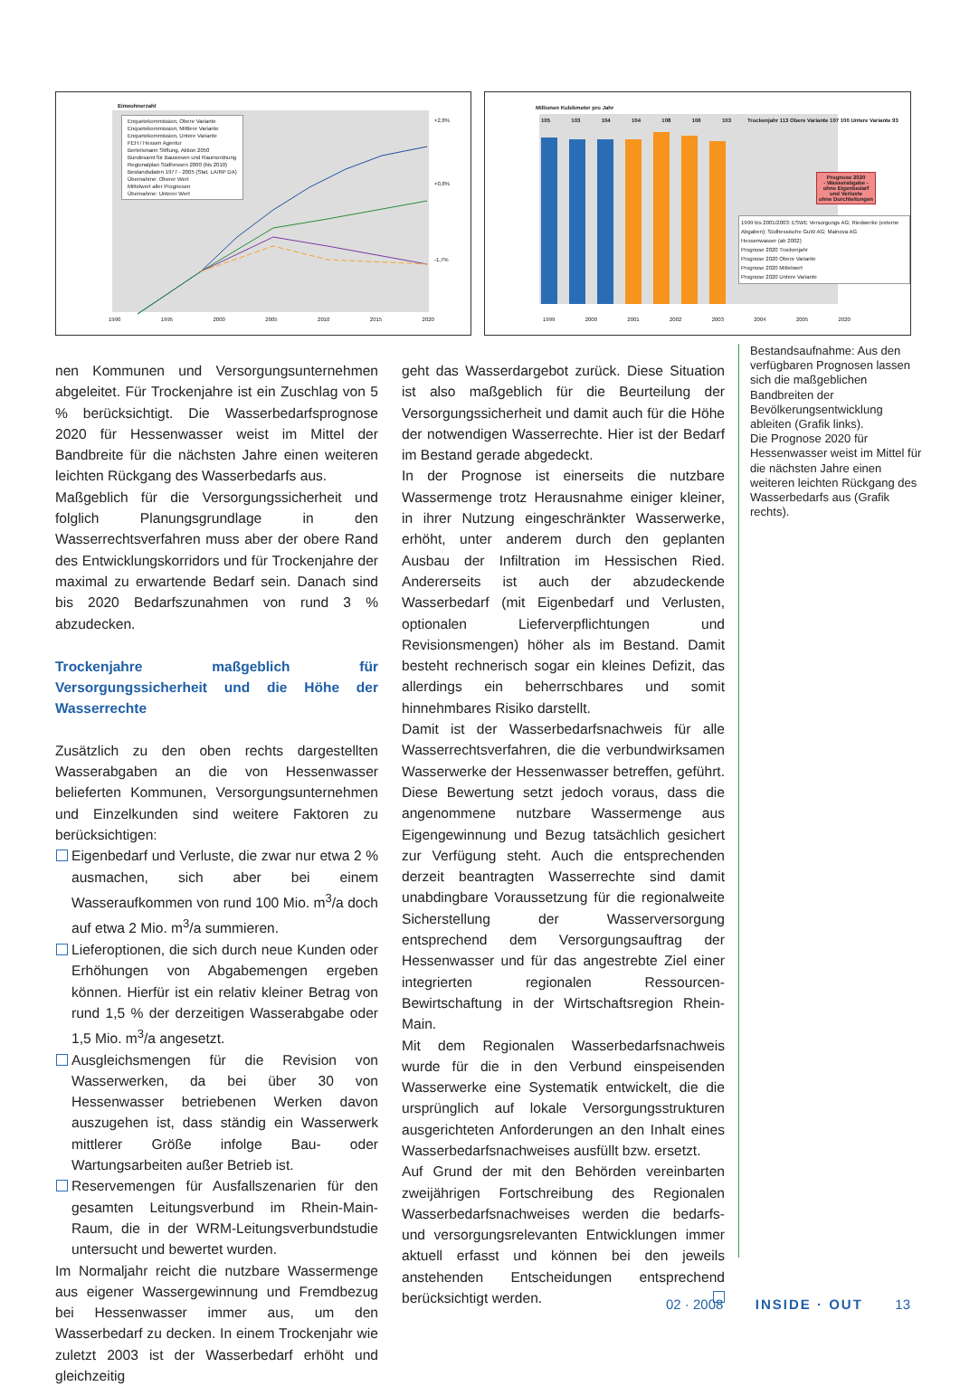Einwohnerzahl
Enquetekommission, Obere Variante
Enquetekommission, Mittlere Variante
Enquetekommission, Untere Variante
FEH / Hessen Agentur
Bertelsmann Stiftung, Aktion 2050
Bundesamt für Bauwesen und Raumordnung
Regionalplan Südhessen 2000 (bis 2010)
Bestandsdaten 1977 - 2005 (Stat. LA/RP DA)
Übernahme: Oberer Wert
Mittelwert aller Prognosen
Übernahme: Unterer Wert
+2,8%
+0,8%
-1,7%
1990 1995 2000 2005 2010 2015 2020
Millionen Kubikmeter pro Jahr
105 103 104 104 108 106 103
Trockenjahr 113 Obere Variante 107 100 Untere Variante 93
Prognose 2020
- Wasserabgabe -
ohne Eigenbedarf
und Verluste
ohne Durchleitungen
1999 bis 2001/2003: ESWE Versorgungs AG; Riedwerke (externe Abgaben); Südhessische GuW AG; Mainova AG
Hessenwasser (ab 2002)
Prognose 2020 Trockenjahr
Prognose 2020 Obere Variante
Prognose 2020 Mittelwert
Prognose 2020 Untere Variante
1999 2000 2001 2002 2003 2004 2005 2020
nen Kommunen und Versorgungsunternehmen abgeleitet. Für Trockenjahre ist ein Zuschlag von 5 % berücksichtigt. Die Wasserbedarfsprognose 2020 für Hessenwasser weist im Mittel der Bandbreite für die nächsten Jahre einen weiteren leichten Rückgang des Wasserbedarfs aus.
Maßgeblich für die Versorgungssicherheit und folglich Planungsgrundlage in den Wasserrechtsverfahren muss aber der obere Rand des Entwicklungskorridors und für Trockenjahre der maximal zu erwartende Bedarf sein. Danach sind bis 2020 Bedarfszunahmen von rund 3 % abzudecken.
Trockenjahre maßgeblich für Versorgungssicherheit und die Höhe der Wasserrechte
Zusätzlich zu den oben rechts dargestellten Wasserabgaben an die von Hessenwasser belieferten Kommunen, Versorgungsunternehmen und Einzelkunden sind weitere Faktoren zu berücksichtigen:
Eigenbedarf und Verluste, die zwar nur etwa 2 % ausmachen, sich aber bei einem Wasseraufkommen von rund 100 Mio. m<sup>3</sup>/a doch auf etwa 2 Mio. m<sup>3</sup>/a summieren.
Lieferoptionen, die sich durch neue Kunden oder Erhöhungen von Abgabemengen ergeben können. Hierfür ist ein relativ kleiner Betrag von rund 1,5 % der derzeitigen Wasserabgabe oder 1,5 Mio. m<sup>3</sup>/a angesetzt.
Ausgleichsmengen für die Revision von Wasserwerken, da bei über 30 von Hessenwasser betriebenen Werken davon auszugehen ist, dass ständig ein Wasserwerk mittlerer Größe infolge Bau- oder Wartungsarbeiten außer Betrieb ist.
Reservemengen für Ausfallszenarien für den gesamten Leitungsverbund im Rhein-Main-Raum, die in der WRM-Leitungsverbundstudie untersucht und bewertet wurden.
Im Normaljahr reicht die nutzbare Wassermenge aus eigener Wassergewinnung und Fremdbezug bei Hessenwasser immer aus, um den Wasserbedarf zu decken. In einem Trockenjahr wie zuletzt 2003 ist der Wasserbedarf erhöht und gleichzeitig
geht das Wasserdargebot zurück. Diese Situation ist also maßgeblich für die Beurteilung der Versorgungssicherheit und damit auch für die Höhe der notwendigen Wasserrechte. Hier ist der Bedarf im Bestand gerade abgedeckt.
In der Prognose ist einerseits die nutzbare Wassermenge trotz Herausnahme einiger kleiner, in ihrer Nutzung eingeschränkter Wasserwerke, erhöht, unter anderem durch den geplanten Ausbau der Infiltration im Hessischen Ried. Andererseits ist auch der abzudeckende Wasserbedarf (mit Eigenbedarf und Verlusten, optionalen Lieferverpflichtungen und Revisionsmengen) höher als im Bestand. Damit besteht rechnerisch sogar ein kleines Defizit, das allerdings ein beherrschbares und somit hinnehmbares Risiko darstellt.
Damit ist der Wasserbedarfsnachweis für alle Wasserrechtsverfahren, die die verbundwirksamen Wasserwerke der Hessenwasser betreffen, geführt. Diese Bewertung setzt jedoch voraus, dass die angenommene nutzbare Wassermenge aus Eigengewinnung und Bezug tatsächlich gesichert zur Verfügung steht. Auch die entsprechenden derzeit beantragten Wasserrechte sind damit unabdingbare Voraussetzung für die regionalweite Sicherstellung der Wasserversorgung entsprechend dem Versorgungsauftrag der Hessenwasser und für das angestrebte Ziel einer integrierten regionalen Ressourcen-Bewirtschaftung in der Wirtschaftsregion Rhein-Main.
Mit dem Regionalen Wasserbedarfsnachweis wurde für die in den Verbund einspeisenden Wasserwerke eine Systematik entwickelt, die die ursprünglich auf lokale Versorgungsstrukturen ausgerichteten Anforderungen an den Inhalt eines Wasserbedarfsnachweises ausfüllt bzw. ersetzt.
Auf Grund der mit den Behörden vereinbarten zweijährigen Fortschreibung des Regionalen Wasserbedarfsnachweises werden die bedarfs- und versorgungsrelevanten Entwicklungen immer aktuell erfasst und können bei den jeweils anstehenden Entscheidungen entsprechend berücksichtigt werden.
Bestandsaufnahme: Aus den verfügbaren Prognosen lassen sich die maßgeblichen Bandbreiten der Bevölkerungsentwicklung ableiten (Grafik links).
Die Prognose 2020 für Hessenwasser weist im Mittel für die nächsten Jahre einen weiteren leichten Rückgang des Wasserbedarfs aus (Grafik rechts).
02 · 2008 INSIDE · OUT 13